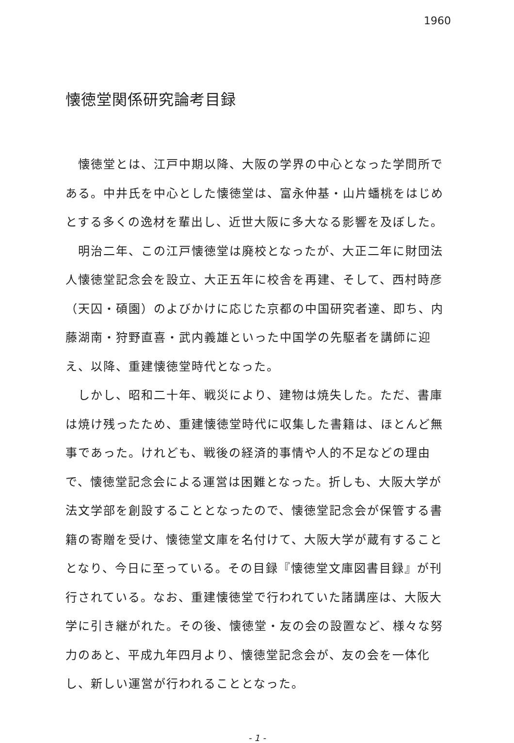1960
懐徳堂関係研究論考目録
懐徳堂とは、江戸中期以降、大阪の学界の中心となった学問所である。中井氏を中心とした懐徳堂は、富永仲基・山片蟠桃をはじめとする多くの逸材を輩出し、近世大阪に多大なる影響を及ぼした。
明治二年、この江戸懐徳堂は廃校となったが、大正二年に財団法人懐徳堂記念会を設立、大正五年に校舎を再建、そして、西村時彦（天囚・碩園）のよびかけに応じた京都の中国研究者達、即ち、内藤湖南・狩野直喜・武内義雄といった中国学の先駆者を講師に迎え、以降、重建懐徳堂時代となった。
しかし、昭和二十年、戦災により、建物は焼失した。ただ、書庫は焼け残ったため、重建懐徳堂時代に収集した書籍は、ほとんど無事であった。けれども、戦後の経済的事情や人的不足などの理由で、懐徳堂記念会による運営は困難となった。折しも、大阪大学が法文学部を創設することとなったので、懐徳堂記念会が保管する書籍の寄贈を受け、懐徳堂文庫を名付けて、大阪大学が蔵有することとなり、今日に至っている。その目録『懐徳堂文庫図書目録』が刊行されている。なお、重建懐徳堂で行われていた諸講座は、大阪大学に引き継がれた。その後、懐徳堂・友の会の設置など、様々な努力のあと、平成九年四月より、懐徳堂記念会が、友の会を一体化し、新しい運営が行われることとなった。
- 1 -